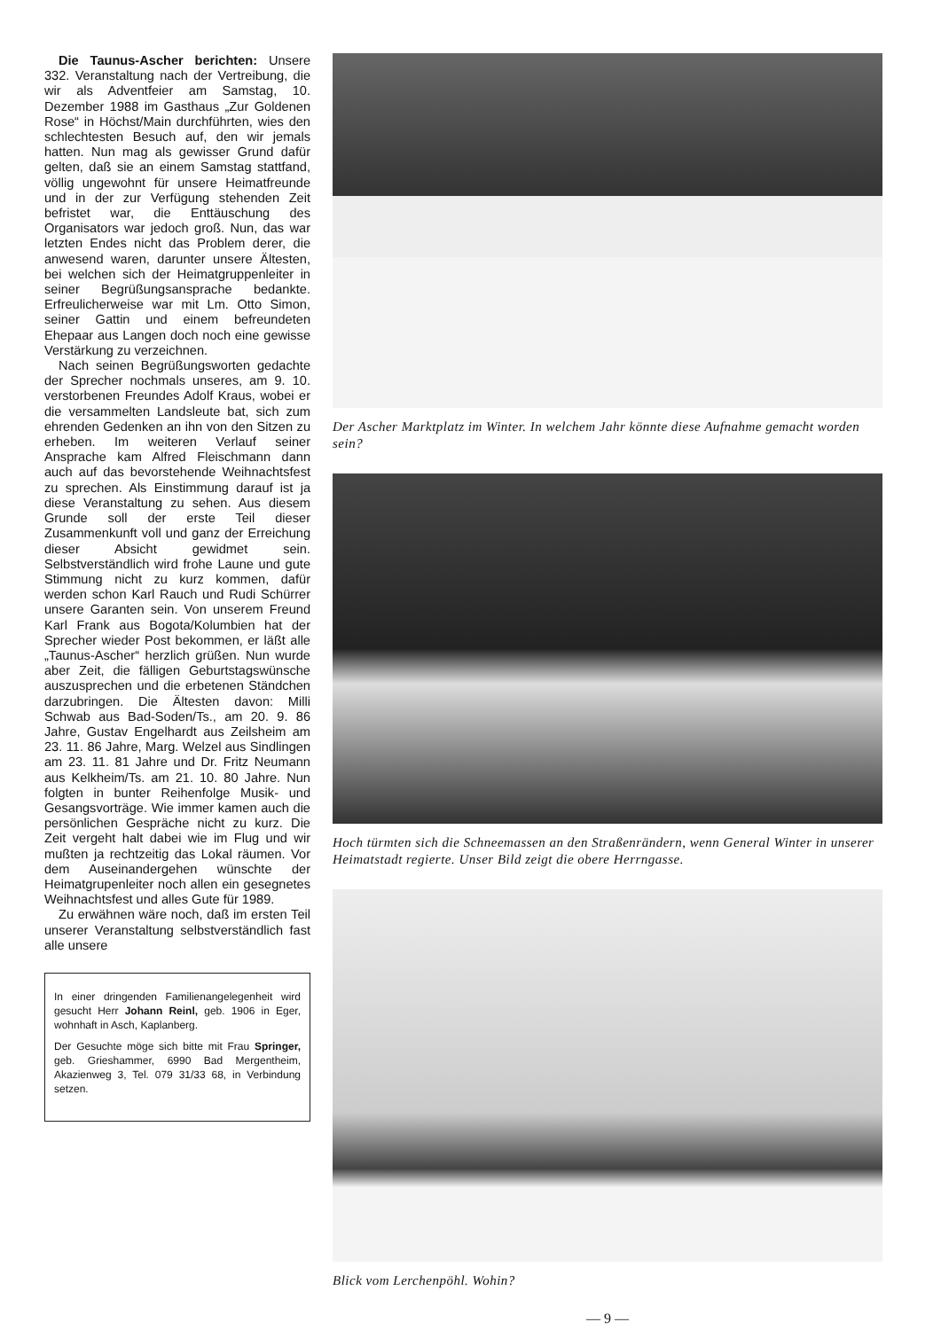Die Taunus-Ascher berichten: Unsere 332. Veranstaltung nach der Vertreibung, die wir als Adventfeier am Samstag, 10. Dezember 1988 im Gasthaus „Zur Goldenen Rose“ in Höchst/Main durchführten, wies den schlechtesten Besuch auf, den wir jemals hatten. Nun mag als gewisser Grund dafür gelten, daß sie an einem Samstag stattfand, völlig ungewohnt für unsere Heimatfreunde und in der zur Verfügung stehenden Zeit befristet war, die Enttäuschung des Organisators war jedoch groß. Nun, das war letzten Endes nicht das Problem derer, die anwesend waren, darunter unsere Ältesten, bei welchen sich der Heimatgruppenleiter in seiner Begrüßungsansprache bedankte. Erfreulicherweise war mit Lm. Otto Simon, seiner Gattin und einem befreundeten Ehepaar aus Langen doch noch eine gewisse Verstärkung zu verzeichnen.
Nach seinen Begrüßungsworten gedachte der Sprecher nochmals unseres, am 9. 10. verstorbenen Freundes Adolf Kraus, wobei er die versammelten Landsleute bat, sich zum ehrenden Gedenken an ihn von den Sitzen zu erheben. Im weiteren Verlauf seiner Ansprache kam Alfred Fleischmann dann auch auf das bevorstehende Weihnachtsfest zu sprechen. Als Einstimmung darauf ist ja diese Veranstaltung zu sehen. Aus diesem Grunde soll der erste Teil dieser Zusammenkunft voll und ganz der Erreichung dieser Absicht gewidmet sein. Selbstverständlich wird frohe Laune und gute Stimmung nicht zu kurz kommen, dafür werden schon Karl Rauch und Rudi Schürrer unsere Garanten sein. Von unserem Freund Karl Frank aus Bogota/Kolumbien hat der Sprecher wieder Post bekommen, er läßt alle „Taunus-Ascher“ herzlich grüßen. Nun wurde aber Zeit, die fälligen Geburtstagswünsche auszusprechen und die erbetenen Ständchen darzubringen. Die Ältesten davon: Milli Schwab aus Bad-Soden/Ts., am 20. 9. 86 Jahre, Gustav Engelhardt aus Zeilsheim am 23. 11. 86 Jahre, Marg. Welzel aus Sindlingen am 23. 11. 81 Jahre und Dr. Fritz Neumann aus Kelkheim/Ts. am 21. 10. 80 Jahre. Nun folgten in bunter Reihenfolge Musik- und Gesangsvorträge. Wie immer kamen auch die persönlichen Gespräche nicht zu kurz. Die Zeit vergeht halt dabei wie im Flug und wir mußten ja rechtzeitig das Lokal räumen. Vor dem Auseinandergehen wünschte der Heimatgrupenleiter noch allen ein gesegnetes Weihnachtsfest und alles Gute für 1989.
Zu erwähnen wäre noch, daß im ersten Teil unserer Veranstaltung selbstverständlich fast alle unsere
In einer dringenden Familienangelegenheit wird gesucht Herr Johann Reinl, geb. 1906 in Eger, wohnhaft in Asch, Kaplanberg.
Der Gesuchte möge sich bitte mit Frau Springer, geb. Grieshammer, 6990 Bad Mergentheim, Akazienweg 3, Tel. 079 31/33 68, in Verbindung setzen.
Der Ascher Marktplatz im Winter. In welchem Jahr könnte diese Aufnahme gemacht worden sein?
Hoch türmten sich die Schneemassen an den Straßenrändern, wenn General Winter in unserer Heimatstadt regierte. Unser Bild zeigt die obere Herrngasse.
Blick vom Lerchenpöhl. Wohin?
— 9 —